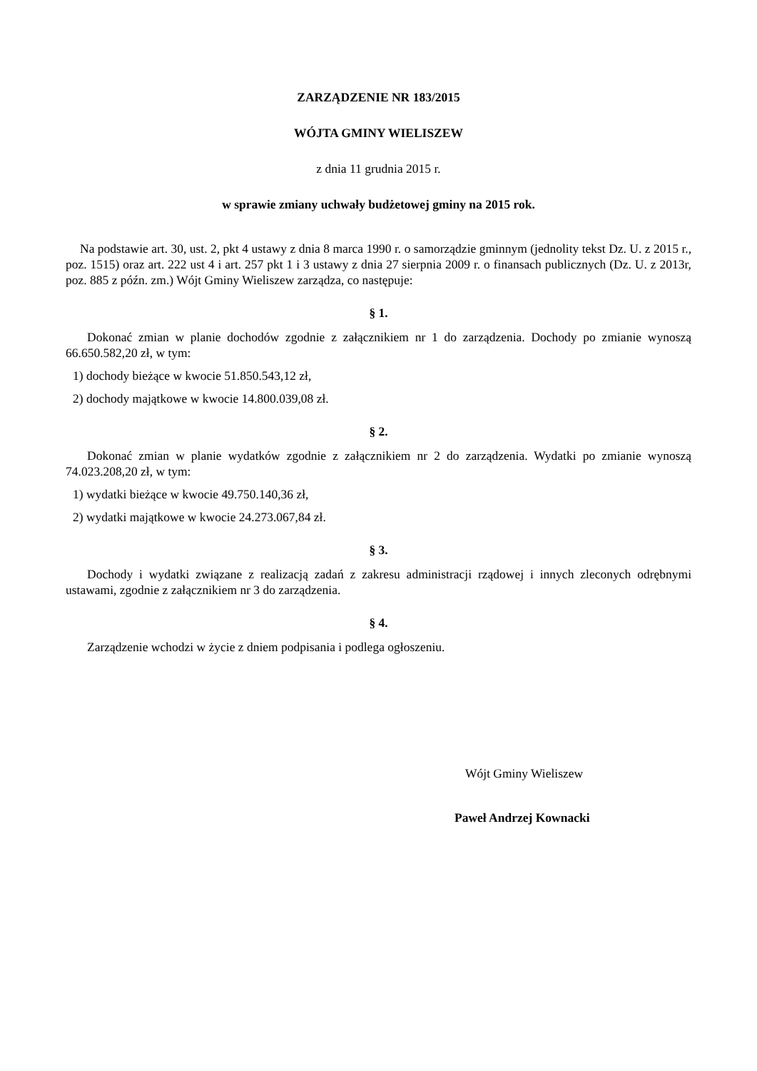ZARZĄDZENIE NR 183/2015
WÓJTA GMINY WIELISZEW
z dnia 11 grudnia 2015 r.
w sprawie zmiany uchwały budżetowej gminy na 2015 rok.
Na podstawie art. 30, ust. 2, pkt 4 ustawy z dnia 8 marca 1990 r. o samorządzie gminnym (jednolity tekst Dz. U. z 2015 r., poz. 1515) oraz art. 222 ust 4 i art. 257 pkt 1 i 3 ustawy z dnia 27 sierpnia 2009 r. o finansach publicznych (Dz. U. z 2013r, poz. 885 z późn. zm.) Wójt Gminy Wieliszew zarządza, co następuje:
§ 1.
Dokonać zmian w planie dochodów zgodnie z załącznikiem nr 1 do zarządzenia. Dochody po zmianie wynoszą 66.650.582,20 zł, w tym:
1) dochody bieżące w kwocie 51.850.543,12 zł,
2) dochody majątkowe w kwocie 14.800.039,08 zł.
§ 2.
Dokonać zmian w planie wydatków zgodnie z załącznikiem nr 2 do zarządzenia. Wydatki po zmianie wynoszą 74.023.208,20 zł, w tym:
1) wydatki bieżące w kwocie 49.750.140,36 zł,
2) wydatki majątkowe w kwocie 24.273.067,84 zł.
§ 3.
Dochody i wydatki związane z realizacją zadań z zakresu administracji rządowej i innych zleconych odrębnymi ustawami, zgodnie z załącznikiem nr 3 do zarządzenia.
§ 4.
Zarządzenie wchodzi w życie z dniem podpisania i podlega ogłoszeniu.
Wójt Gminy Wieliszew
Paweł Andrzej Kownacki